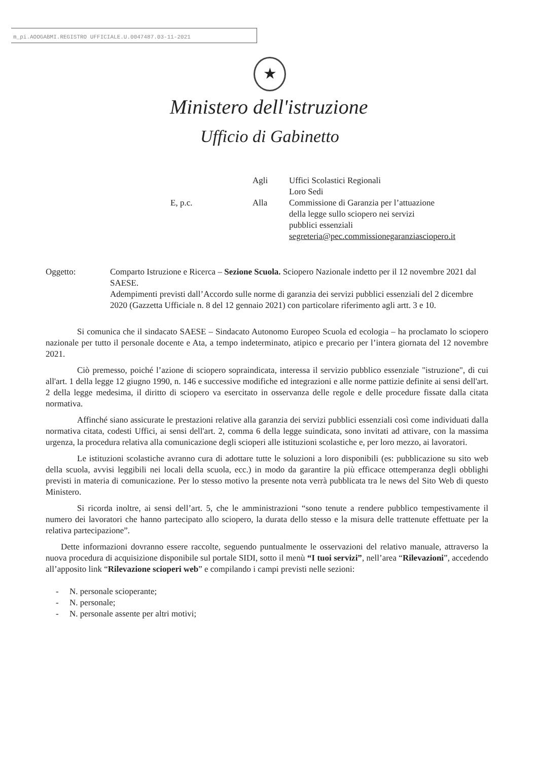m_pi.AOOGABMI.REGISTRO UFFICIALE.U.0047487.03-11-2021
★
Ministero dell'istruzione
Ufficio di Gabinetto
| | Agli | Uffici Scolastici Regionali Loro Sedi |
| E, p.c. | Alla | Commissione di Garanzia per l’attuazione della legge sullo sciopero nei servizi pubblici essenziali segreteria@pec.commissionegaranziasciopero.it |
Oggetto: Comparto Istruzione e Ricerca – Sezione Scuola. Sciopero Nazionale indetto per il 12 novembre 2021 dal SAESE.
Adempimenti previsti dall’Accordo sulle norme di garanzia dei servizi pubblici essenziali del 2 dicembre 2020 (Gazzetta Ufficiale n. 8 del 12 gennaio 2021) con particolare riferimento agli artt. 3 e 10.
Si comunica che il sindacato SAESE – Sindacato Autonomo Europeo Scuola ed ecologia – ha proclamato lo sciopero nazionale per tutto il personale docente e Ata, a tempo indeterminato, atipico e precario per l’intera giornata del 12 novembre 2021.
Ciò premesso, poiché l’azione di sciopero sopraindicata, interessa il servizio pubblico essenziale "istruzione", di cui all'art. 1 della legge 12 giugno 1990, n. 146 e successive modifiche ed integrazioni e alle norme pattizie definite ai sensi dell'art. 2 della legge medesima, il diritto di sciopero va esercitato in osservanza delle regole e delle procedure fissate dalla citata normativa.
Affinché siano assicurate le prestazioni relative alla garanzia dei servizi pubblici essenziali così come individuati dalla normativa citata, codesti Uffici, ai sensi dell'art. 2, comma 6 della legge suindicata, sono invitati ad attivare, con la massima urgenza, la procedura relativa alla comunicazione degli scioperi alle istituzioni scolastiche e, per loro mezzo, ai lavoratori.
Le istituzioni scolastiche avranno cura di adottare tutte le soluzioni a loro disponibili (es: pubblicazione su sito web della scuola, avvisi leggibili nei locali della scuola, ecc.) in modo da garantire la più efficace ottemperanza degli obblighi previsti in materia di comunicazione. Per lo stesso motivo la presente nota verrà pubblicata tra le news del Sito Web di questo Ministero.
Si ricorda inoltre, ai sensi dell’art. 5, che le amministrazioni “sono tenute a rendere pubblico tempestivamente il numero dei lavoratori che hanno partecipato allo sciopero, la durata dello stesso e la misura delle trattenute effettuate per la relativa partecipazione”.
Dette informazioni dovranno essere raccolte, seguendo puntualmente le osservazioni del relativo manuale, attraverso la nuova procedura di acquisizione disponibile sul portale SIDI, sotto il menù “I tuoi servizi”, nell’area “Rilevazioni”, accedendo all’apposito link “Rilevazione scioperi web” e compilando i campi previsti nelle sezioni:
- N. personale scioperante;
- N. personale;
- N. personale assente per altri motivi;